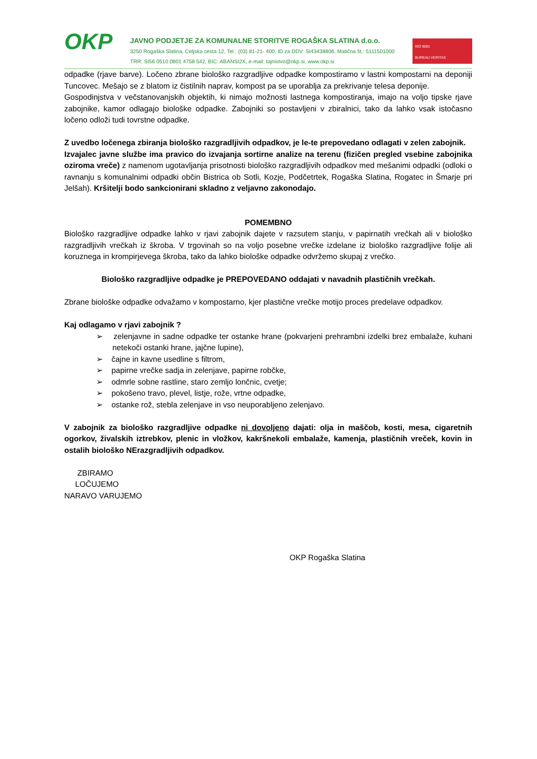OKP
JAVNO PODJETJE ZA KOMUNALNE STORITVE ROGAŠKA SLATINA d.o.o.
3250 Rogaška Slatina, Celjska cesta 12, Tel.: (03) 81-21- 400, ID za DDV: SI43438806, Matična št.: 5111501000
TRR: SI56 0510 0801 4758 542, BIC: ABANSI2X, e-mail: tajnistvo@okp.si, www.okp.si
ISO 9001
BUREAU VERITAS
Certification
odpadke (rjave barve). Ločeno zbrane biološko razgradljive odpadke kompostiramo v lastni kompostarni na deponiji Tuncovec. Mešajo se z blatom iz čistilnih naprav, kompost pa se uporablja za prekrivanje telesa deponije.
Gospodinjstva v večstanovanjskih objektih, ki nimajo možnosti lastnega kompostiranja, imajo na voljo tipske rjave zabojnike, kamor odlagajo biološke odpadke. Zabojniki so postavljeni v zbiralnici, tako da lahko vsak istočasno ločeno odloži tudi tovrstne odpadke.
Z uvedbo ločenega zbiranja biološko razgradljivih odpadkov, je le-te prepovedano odlagati v zelen zabojnik.
Izvajalec javne službe ima pravico do izvajanja sortirne analize na terenu (fizičen pregled vsebine zabojnika oziroma vreče) z namenom ugotavljanja prisotnosti biološko razgradljivih odpadkov med mešanimi odpadki (odloki o ravnanju s komunalnimi odpadki občin Bistrica ob Sotli, Kozje, Podčetrtek, Rogaška Slatina, Rogatec in Šmarje pri Jelšah). Kršitelji bodo sankcionirani skladno z veljavno zakonodajo.
POMEMBNO
Biološko razgradljive odpadke lahko v rjavi zabojnik dajete v razsutem stanju, v papirnatih vrečkah ali v biološko razgradljivih vrečkah iz škroba. V trgovinah so na voljo posebne vrečke izdelane iz biološko razgradljive folije ali koruznega in krompirjevega škroba, tako da lahko biološke odpadke odvržemo skupaj z vrečko.
Biološko razgradljive odpadke je PREPOVEDANO oddajati v navadnih plastičnih vrečkah.
Zbrane biološke odpadke odvažamo v kompostarno, kjer plastične vrečke motijo proces predelave odpadkov.
Kaj odlagamo v rjavi zabojnik ?
➢ zelenjavne in sadne odpadke ter ostanke hrane (pokvarjeni prehrambni izdelki brez embalaže, kuhani netekoči ostanki hrane, jajčne lupine),
➢ čajne in kavne usedline s filtrom,
➢ papirne vrečke sadja in zelenjave, papirne robčke,
➢ odmrle sobne rastline, staro zemljo lončnic, cvetje;
➢ pokošeno travo, plevel, listje, rože, vrtne odpadke,
➢ ostanke rož, stebla zelenjave in vso neuporabljeno zelenjavo.
V zabojnik za biološko razgradljive odpadke ni dovoljeno dajati: olja in maščob, kosti, mesa, cigaretnih ogorkov, živalskih iztrebkov, plenic in vložkov, kakršnekoli embalaže, kamenja, plastičnih vreček, kovin in ostalih biološko NErazgradljivih odpadkov.
ZBIRAMO
LOČUJEMO
NARAVO VARUJEMO
OKP Rogaška Slatina